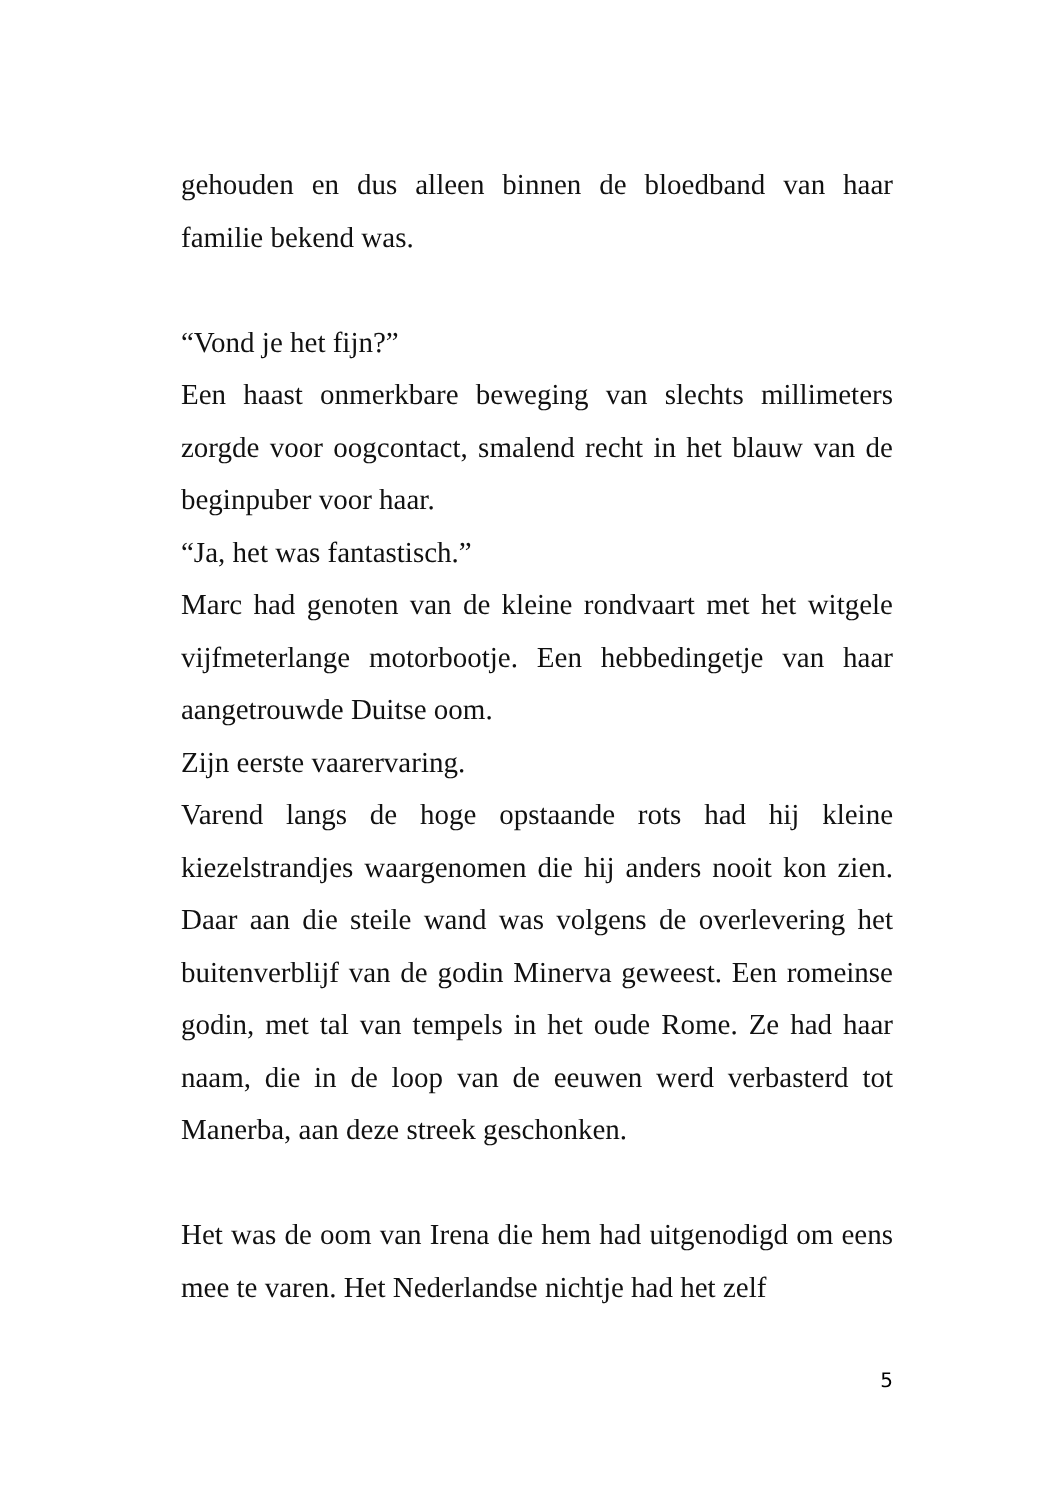gehouden en dus alleen binnen de bloedband van haar familie bekend was.
“Vond je het fijn?”
Een haast onmerkbare beweging van slechts millimeters zorgde voor oogcontact, smalend recht in het blauw van de beginpuber voor haar.
“Ja, het was fantastisch.”
Marc had genoten van de kleine rondvaart met het witgele vijfmeterlange motorbootje. Een hebbedingetje van haar aangetrouwde Duitse oom.
Zijn eerste vaarervaring.
Varend langs de hoge opstaande rots had hij kleine kiezelstrandjes waargenomen die hij anders nooit kon zien. Daar aan die steile wand was volgens de overlevering het buitenverblijf van de godin Minerva geweest. Een romeinse godin, met tal van tempels in het oude Rome. Ze had haar naam, die in de loop van de eeuwen werd verbasterd tot Manerba, aan deze streek geschonken.
Het was de oom van Irena die hem had uitgenodigd om eens mee te varen. Het Nederlandse nichtje had het zelf
5